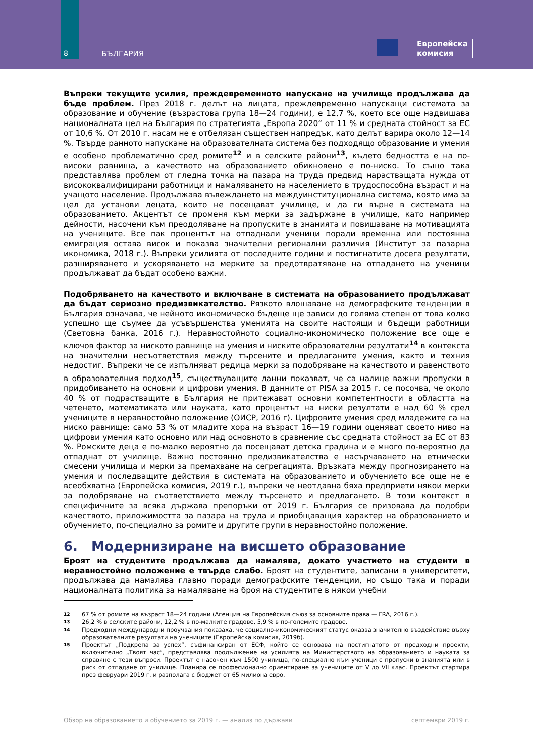8 БЪЛГАРИЯ
Европейска
комисия
Въпреки текущите усилия, преждевременното напускане на училище продължава да бъде проблем. През 2018 г. делът на лицата, преждевременно напускащи системата за образование и обучение (възрастова група 18—24 години), е 12,7 %, което все още надвишава националната цел на България по стратегията „Европа 2020“ от 11 % и средната стойност за ЕС от 10,6 %. От 2010 г. насам не е отбелязан съществен напредък, като делът варира около 12—14 %. Твърде ранното напускане на образователната система без подходящо образование и умения е особено проблематично сред ромите<sup>12</sup> и в селските райони<sup>13</sup>, където бедността е на по-високи равнища, а качеството на образованието обикновено е по-ниско. То също така представлява проблем от гледна точка на пазара на труда предвид нарастващата нужда от висококвалифицирани работници и намаляването на населението в трудоспособна възраст и на учащото население. Продължава въвеждането на междуинституционална система, която има за цел да установи децата, които не посещават училище, и да ги върне в системата на образованието. Акцентът се променя към мерки за задържане в училище, като например дейности, насочени към преодоляване на пропуските в знанията и повишаване на мотивацията на учениците. Все пак процентът на отпаднали ученици поради временна или постоянна емиграция остава висок и показва значителни регионални различия (Институт за пазарна икономика, 2018 г.). Въпреки усилията от последните години и постигнатите досега резултати, разширяването и ускоряването на мерките за предотвратяване на отпадането на ученици продължават да бъдат особено важни.
Подобряването на качеството и включване в системата на образованието продължават да бъдат сериозно предизвикателство. Рязкото влошаване на демографските тенденции в България означава, че нейното икономическо бъдеще ще зависи до голяма степен от това колко успешно ще съумее да усъвършенства уменията на своите настоящи и бъдещи работници (Световна банка, 2016 г.). Неравностойното социално-икономическо положение все още е ключов фактор за ниското равнище на умения и ниските образователни резултати<sup>14</sup> в контекста на значителни несъответствия между търсените и предлаганите умения, както и техния недостиг. Въпреки че се изпълняват редица мерки за подобряване на качеството и равенството в образователния подход<sup>15</sup>, съществуващите данни показват, че са налице важни пропуски в придобиването на основни и цифрови умения. В данните от PISA за 2015 г. се посочва, че около 40 % от подрастващите в България не притежават основни компетентности в областта на четенето, математиката или науката, като процентът на ниски резултати е над 60 % сред учениците в неравностойно положение (ОИСР, 2016 г). Цифровите умения сред младежите са на ниско равнище: само 53 % от младите хора на възраст 16—19 години оценяват своето ниво на цифрови умения като основно или над основното в сравнение със средната стойност за ЕС от 83 %. Ромските деца е по-малко вероятно да посещават детска градина и е много по-вероятно да отпаднат от училище. Важно постоянно предизвикателства е насърчаването на етнически смесени училища и мерки за премахване на сегрегацията. Връзката между прогнозирането на умения и последващите действия в системата на образованието и обучението все още не е всеобхватна (Европейска комисия, 2019 г.), въпреки че неотдавна бяха предприети някои мерки за подобряване на съответствието между търсенето и предлагането. В този контекст в специфичните за всяка държава препоръки от 2019 г. България се призовава да подобри качеството, приложимостта за пазара на труда и приобщаващия характер на образованието и обучението, по-специално за ромите и другите групи в неравностойно положение.
6. Модернизиране на висшето образование
Броят на студентите продължава да намалява, докато участието на студенти в неравностойно положение е твърде слабо. Броят на студентите, записани в университети, продължава да намалява главно поради демографските тенденции, но също така и поради националната политика за намаляване на броя на студентите в някои учебни
<sup>12</sup> 67 % от ромите на възраст 18—24 години (Агенция на Европейския съюз за основните права — FRA, 2016 г.).
<sup>13</sup> 26,2 % в селските райони, 12,2 % в по-малките градове, 5,9 % в по-големите градове.
<sup>14</sup> Предходни международни проучвания показаха, че социално-икономическият статус оказва значително въздействие върху образователните резултати на учениците (Европейска комисия, 2019б).
<sup>15</sup> Проектът „Подкрепа за успех“, съфинансиран от ЕСФ, който се основава на постигнатото от предходни проекти, включително „Твоят час“, представлява продължение на усилията на Министерството на образованието и науката за справяне с тези въпроси. Проектът е насочен към 1500 училища, по-специално към ученици с пропуски в знанията или в риск от отпадане от училище. Планира се професионално ориентиране за учениците от V до VII клас. Проектът стартира през февруари 2019 г. и разполага с бюджет от 65 милиона евро.
Обзор на образованието и обучението за 2019 г. — анализ по държави септември 2019 г.